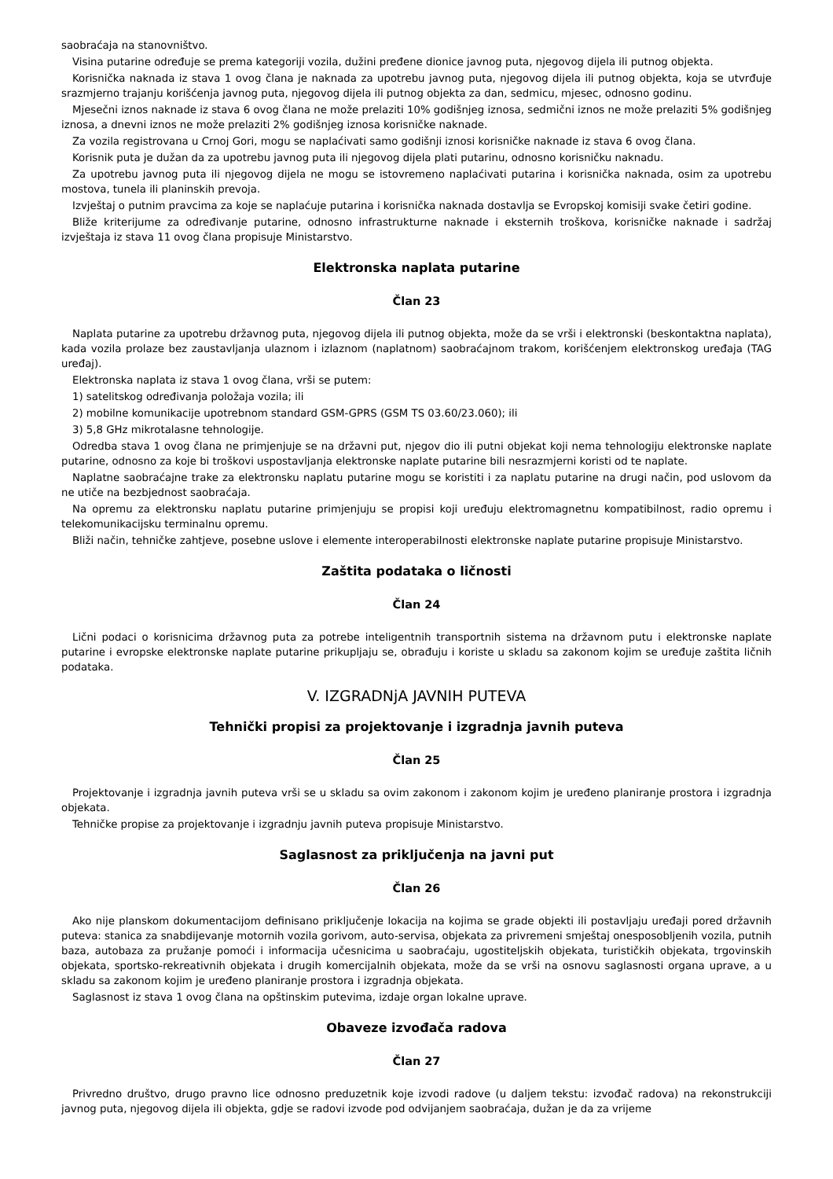saobraćaja na stanovništvo.
Visina putarine određuje se prema kategoriji vozila, dužini pređene dionice javnog puta, njegovog dijela ili putnog objekta.
Korisnička naknada iz stava 1 ovog člana je naknada za upotrebu javnog puta, njegovog dijela ili putnog objekta, koja se utvrđuje srazmjerno trajanju korišćenja javnog puta, njegovog dijela ili putnog objekta za dan, sedmicu, mjesec, odnosno godinu.
Mjesečni iznos naknade iz stava 6 ovog člana ne može prelaziti 10% godišnjeg iznosa, sedmični iznos ne može prelaziti 5% godišnjeg iznosa, a dnevni iznos ne može prelaziti 2% godišnjeg iznosa korisničke naknade.
Za vozila registrovana u Crnoj Gori, mogu se naplaćivati samo godišnji iznosi korisničke naknade iz stava 6 ovog člana.
Korisnik puta je dužan da za upotrebu javnog puta ili njegovog dijela plati putarinu, odnosno korisničku naknadu.
Za upotrebu javnog puta ili njegovog dijela ne mogu se istovremeno naplaćivati putarina i korisnička naknada, osim za upotrebu mostova, tunela ili planinskih prevoja.
Izvještaj o putnim pravcima za koje se naplaćuje putarina i korisnička naknada dostavlja se Evropskoj komisiji svake četiri godine.
Bliže kriterijume za određivanje putarine, odnosno infrastrukturne naknade i eksternih troškova, korisničke naknade i sadržaj izvještaja iz stava 11 ovog člana propisuje Ministarstvo.
Elektronska naplata putarine
Član 23
Naplata putarine za upotrebu državnog puta, njegovog dijela ili putnog objekta, može da se vrši i elektronski (beskontaktna naplata), kada vozila prolaze bez zaustavljanja ulaznom i izlaznom (naplatnom) saobraćajnom trakom, korišćenjem elektronskog uređaja (TAG uređaj).
Elektronska naplata iz stava 1 ovog člana, vrši se putem:
1) satelitskog određivanja položaja vozila; ili
2) mobilne komunikacije upotrebnom standard GSM-GPRS (GSM TS 03.60/23.060); ili
3) 5,8 GHz mikrotalasne tehnologije.
Odredba stava 1 ovog člana ne primjenjuje se na državni put, njegov dio ili putni objekat koji nema tehnologiju elektronske naplate putarine, odnosno za koje bi troškovi uspostavljanja elektronske naplate putarine bili nesrazmjerni koristi od te naplate.
Naplatne saobraćajne trake za elektronsku naplatu putarine mogu se koristiti i za naplatu putarine na drugi način, pod uslovom da ne utiče na bezbjednost saobraćaja.
Na opremu za elektronsku naplatu putarine primjenjuju se propisi koji uređuju elektromagnetnu kompatibilnost, radio opremu i telekomunikacijsku terminalnu opremu.
Bliži način, tehničke zahtjeve, posebne uslove i elemente interoperabilnosti elektronske naplate putarine propisuje Ministarstvo.
Zaštita podataka o ličnosti
Član 24
Lični podaci o korisnicima državnog puta za potrebe inteligentnih transportnih sistema na državnom putu i elektronske naplate putarine i evropske elektronske naplate putarine prikupljaju se, obrađuju i koriste u skladu sa zakonom kojim se uređuje zaštita ličnih podataka.
V. IZGRADNjA JAVNIH PUTEVA
Tehnički propisi za projektovanje i izgradnja javnih puteva
Član 25
Projektovanje i izgradnja javnih puteva vrši se u skladu sa ovim zakonom i zakonom kojim je uređeno planiranje prostora i izgradnja objekata.
Tehničke propise za projektovanje i izgradnju javnih puteva propisuje Ministarstvo.
Saglasnost za priključenja na javni put
Član 26
Ako nije planskom dokumentacijom definisano priključenje lokacija na kojima se grade objekti ili postavljaju uređaji pored državnih puteva: stanica za snabdijevanje motornih vozila gorivom, auto-servisa, objekata za privremeni smještaj onesposobljenih vozila, putnih baza, autobaza za pružanje pomoći i informacija učesnicima u saobraćaju, ugostiteljskih objekata, turističkih objekata, trgovinskih objekata, sportsko-rekreativnih objekata i drugih komercijalnih objekata, može da se vrši na osnovu saglasnosti organa uprave, a u skladu sa zakonom kojim je uređeno planiranje prostora i izgradnja objekata.
Saglasnost iz stava 1 ovog člana na opštinskim putevima, izdaje organ lokalne uprave.
Obaveze izvođača radova
Član 27
Privredno društvo, drugo pravno lice odnosno preduzetnik koje izvodi radove (u daljem tekstu: izvođač radova) na rekonstrukciji javnog puta, njegovog dijela ili objekta, gdje se radovi izvode pod odvijanjem saobraćaja, dužan je da za vrijeme